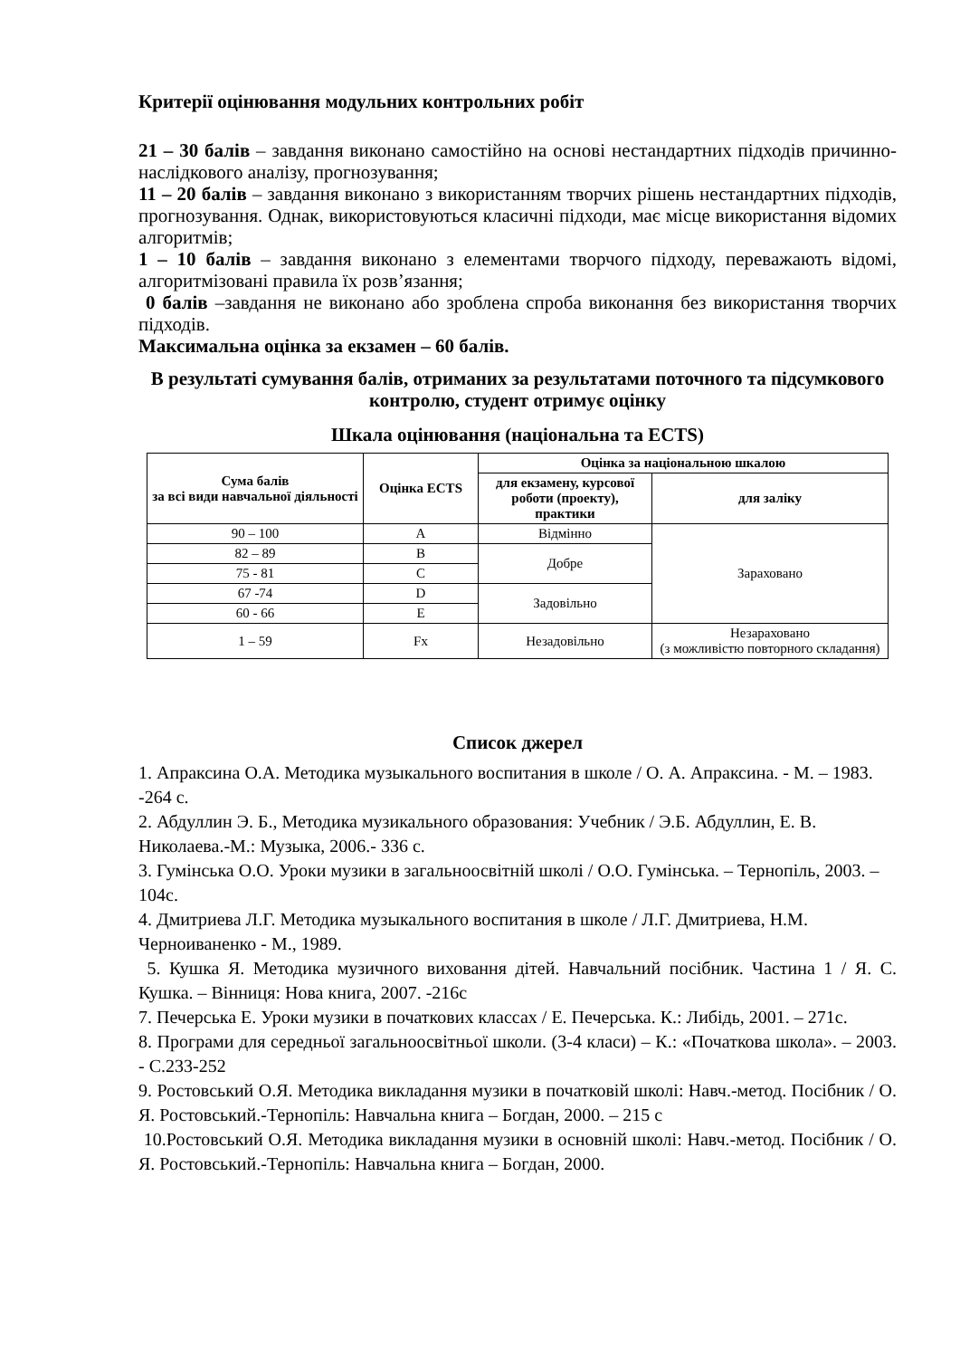Критерії оцінювання модульних контрольних робіт
21 – 30 балів – завдання виконано самостійно на основі нестандартних підходів причинно-наслідкового аналізу, прогнозування;
11 – 20 балів – завдання виконано з використанням творчих рішень нестандартних підходів, прогнозування. Однак, використовуються класичні підходи, має місце використання відомих алгоритмів;
1 – 10 балів – завдання виконано з елементами творчого підходу, переважають відомі, алгоритмізовані правила їх розв’язання;
0 балів –завдання не виконано або зроблена спроба виконання без використання творчих підходів.
Максимальна оцінка за екзамен – 60 балів.
В результаті сумування балів, отриманих за результатами поточного та підсумкового контролю, студент отримує оцінку
Шкала оцінювання (національна та ECTS)
| Сума балів за всі види навчальної діяльності | Оцінка ECTS | Оцінка за національною шкалою | |
| --- | --- | --- | --- |
| | | для екзамену, курсової роботи (проекту), практики | для заліку |
| 90 – 100 | A | Відмінно | Зараховано |
| 82 – 89 | B | Добре | |
| 75 - 81 | C | | |
| 67 -74 | D | Задовільно | |
| 60 - 66 | E | | |
| 1 – 59 | Fx | Незадовільно | Незараховано (з можливістю повторного складання) |
Список джерел
1. Апраксина О.А. Методика музыкального воспитания в школе / О. А. Апраксина. - М. – 1983. -264 с.
2. Абдуллин Э. Б., Методика музикального образования: Учебник / Э.Б. Абдуллин, Е. В. Николаева.-М.: Музыка, 2006.- 336 с.
3. Гумінська О.О. Уроки музики в загальноосвітній школі / О.О. Гумінська. – Тернопіль, 2003. – 104с.
4. Дмитриева Л.Г. Методика музыкального воспитания в школе / Л.Г. Дмитриева, Н.М. Черноиваненко - М., 1989.
5. Кушка Я. Методика музичного виховання дітей. Навчальний посібник. Частина 1 / Я. С. Кушка. – Вінниця: Нова книга, 2007. -216с
7. Печерська Е. Уроки музики в початкових классах / Е. Печерська. К.: Либідь, 2001. – 271с.
8. Програми для середньої загальноосвітньої школи. (3-4 класи) – К.: «Початкова школа». – 2003. - С.233-252
9. Ростовський О.Я. Методика викладання музики в початковій школі: Навч.-метод. Посібник / О. Я. Ростовський.-Тернопіль: Навчальна книга – Богдан, 2000. – 215 с
10.Ростовський О.Я. Методика викладання музики в основній школі: Навч.-метод. Посібник / О. Я. Ростовський.-Тернопіль: Навчальна книга – Богдан, 2000.